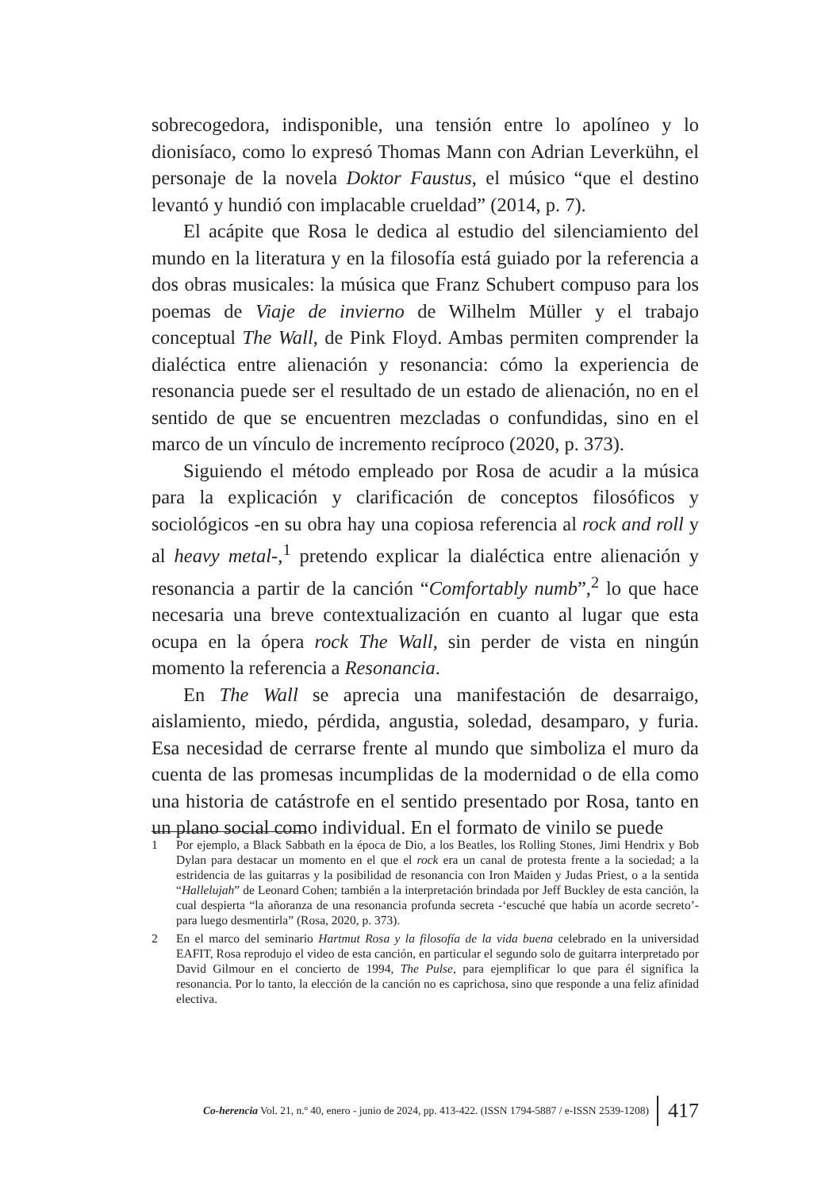sobrecogedora, indisponible, una tensión entre lo apolíneo y lo dionisíaco, como lo expresó Thomas Mann con Adrian Leverkühn, el personaje de la novela Doktor Faustus, el músico “que el destino levantó y hundió con implacable crueldad” (2014, p. 7).
El acápite que Rosa le dedica al estudio del silenciamiento del mundo en la literatura y en la filosofía está guiado por la referencia a dos obras musicales: la música que Franz Schubert compuso para los poemas de Viaje de invierno de Wilhelm Müller y el trabajo conceptual The Wall, de Pink Floyd. Ambas permiten comprender la dialéctica entre alienación y resonancia: cómo la experiencia de resonancia puede ser el resultado de un estado de alienación, no en el sentido de que se encuentren mezcladas o confundidas, sino en el marco de un vínculo de incremento recíproco (2020, p. 373).
Siguiendo el método empleado por Rosa de acudir a la música para la explicación y clarificación de conceptos filosóficos y sociológicos -en su obra hay una copiosa referencia al rock and roll y al heavy metal-,<sup>1</sup> pretendo explicar la dialéctica entre alienación y resonancia a partir de la canción “Comfortably numb”,<sup>2</sup> lo que hace necesaria una breve contextualización en cuanto al lugar que esta ocupa en la ópera rock The Wall, sin perder de vista en ningún momento la referencia a Resonancia.
En The Wall se aprecia una manifestación de desarraigo, aislamiento, miedo, pérdida, angustia, soledad, desamparo, y furia. Esa necesidad de cerrarse frente al mundo que simboliza el muro da cuenta de las promesas incumplidas de la modernidad o de ella como una historia de catástrofe en el sentido presentado por Rosa, tanto en un plano social como individual. En el formato de vinilo se puede
1 Por ejemplo, a Black Sabbath en la época de Dio, a los Beatles, los Rolling Stones, Jimi Hendrix y Bob Dylan para destacar un momento en el que el rock era un canal de protesta frente a la sociedad; a la estridencia de las guitarras y la posibilidad de resonancia con Iron Maiden y Judas Priest, o a la sentida “Hallelujah” de Leonard Cohen; también a la interpretación brindada por Jeff Buckley de esta canción, la cual despierta “la añoranza de una resonancia profunda secreta -‘escuché que había un acorde secreto’- para luego desmentirla” (Rosa, 2020, p. 373).
2 En el marco del seminario Hartmut Rosa y la filosofía de la vida buena celebrado en la universidad EAFIT, Rosa reprodujo el video de esta canción, en particular el segundo solo de guitarra interpretado por David Gilmour en el concierto de 1994, The Pulse, para ejemplificar lo que para él significa la resonancia. Por lo tanto, la elección de la canción no es caprichosa, sino que responde a una feliz afinidad electiva.
Co-herencia Vol. 21, n.º 40, enero - junio de 2024, pp. 413-422. (ISSN 1794-5887 / e-ISSN 2539-1208) 417